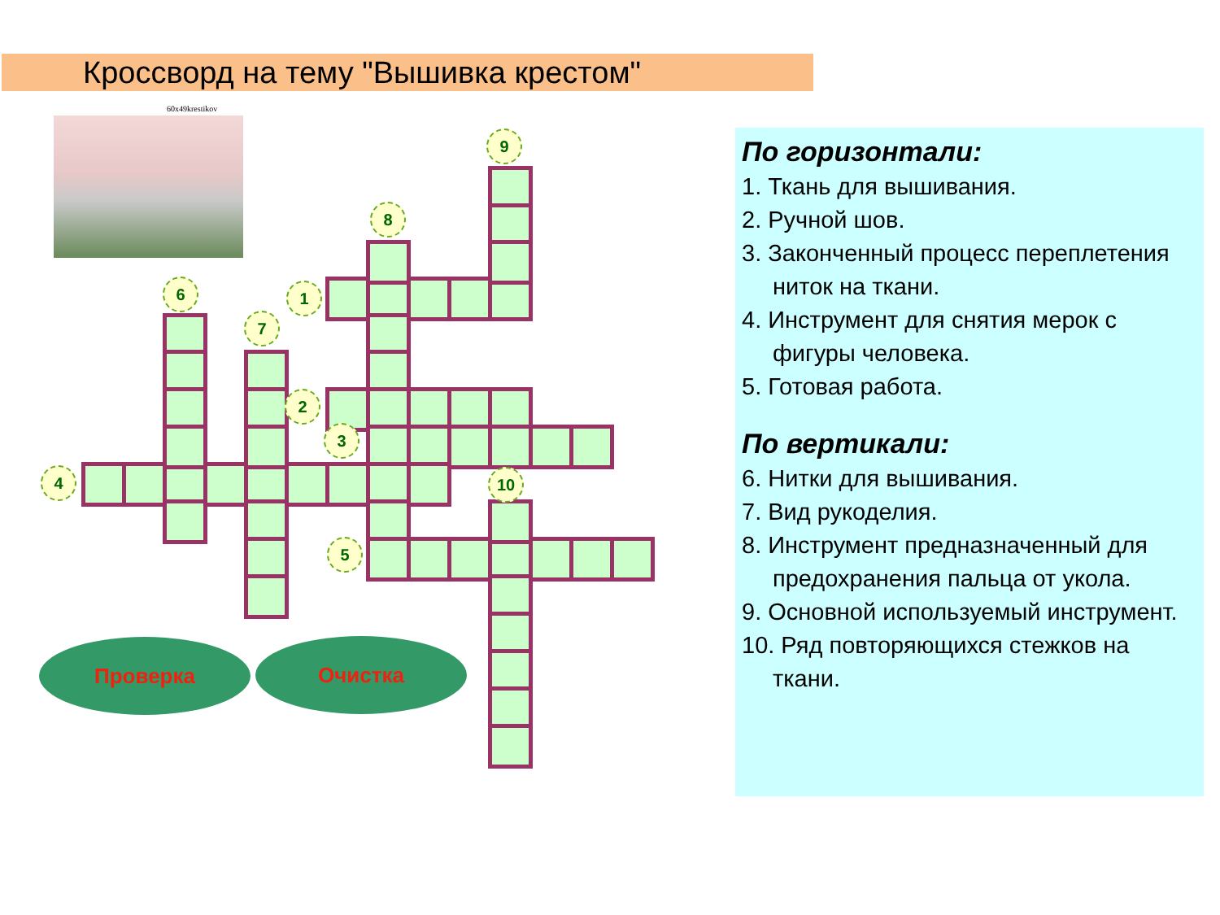Кроссворд на тему "Вышивка крестом"
60x49krestikov
По горизонтали:
1. Ткань для вышивания.
2. Ручной шов.
3. Законченный процесс переплетения ниток на ткани.
4. Инструмент для снятия мерок с фигуры человека.
5. Готовая работа.
По вертикали:
6. Нитки для вышивания.
7. Вид рукоделия.
8. Инструмент предназначенный для предохранения пальца от укола.
9. Основной используемый инструмент.
10. Ряд повторяющихся стежков на ткани.
1
2
3
4
5
6
7
8
9
10
Проверка Очистка